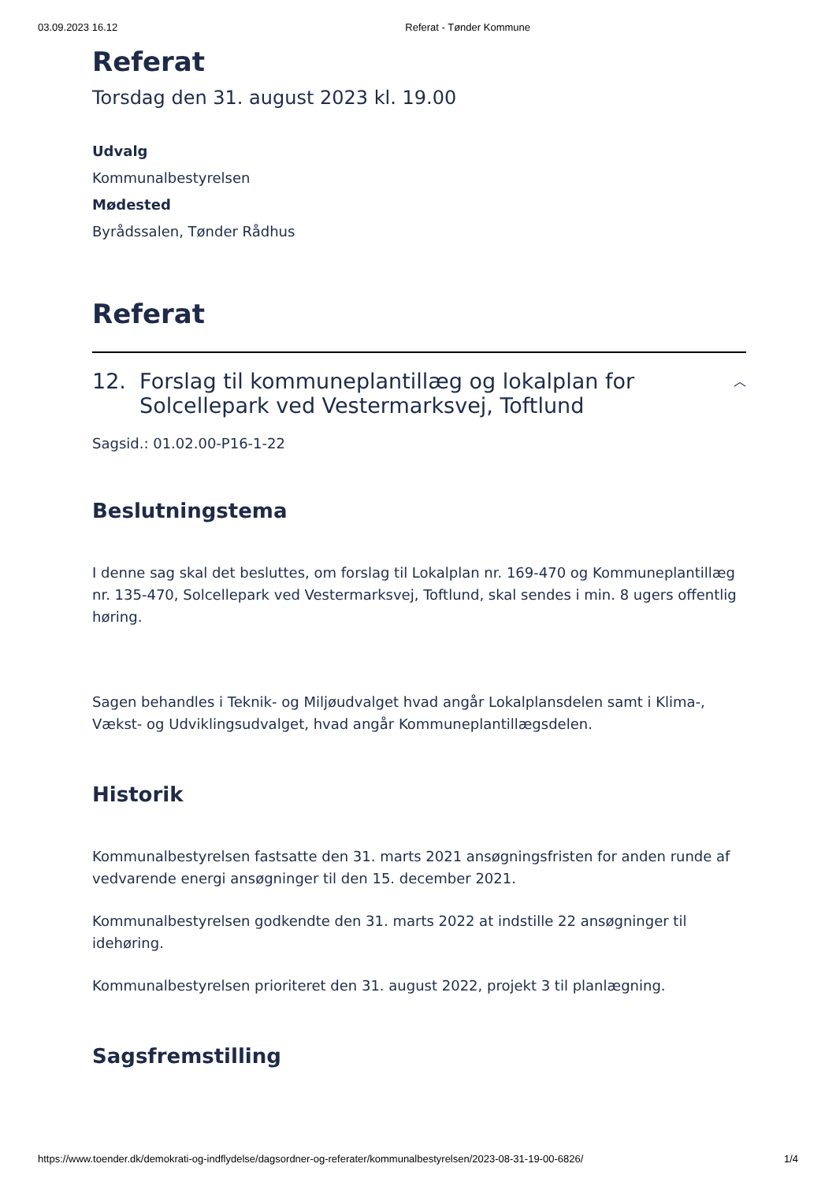03.09.2023 16.12 Referat - Tønder Kommune
Referat
Torsdag den 31. august 2023 kl. 19.00
Udvalg
Kommunalbestyrelsen
Mødested
Byrådssalen, Tønder Rådhus
Referat
12. Forslag til kommuneplantillæg og lokalplan for
Solcellepark ved Vestermarksvej, Toftlund
︿
Sagsid.: 01.02.00-P16-1-22
Beslutningstema
I denne sag skal det besluttes, om forslag til Lokalplan nr. 169-470 og Kommuneplantillæg nr. 135-470, Solcellepark ved Vestermarksvej, Toftlund, skal sendes i min. 8 ugers offentlig høring.
Sagen behandles i Teknik- og Miljøudvalget hvad angår Lokalplansdelen samt i Klima-, Vækst- og Udviklingsudvalget, hvad angår Kommuneplantillægsdelen.
Historik
Kommunalbestyrelsen fastsatte den 31. marts 2021 ansøgningsfristen for anden runde af vedvarende energi ansøgninger til den 15. december 2021.
Kommunalbestyrelsen godkendte den 31. marts 2022 at indstille 22 ansøgninger til idehøring.
Kommunalbestyrelsen prioriteret den 31. august 2022, projekt 3 til planlægning.
Sagsfremstilling
https://www.toender.dk/demokrati-og-indflydelse/dagsordner-og-referater/kommunalbestyrelsen/2023-08-31-19-00-6826/ 1/4